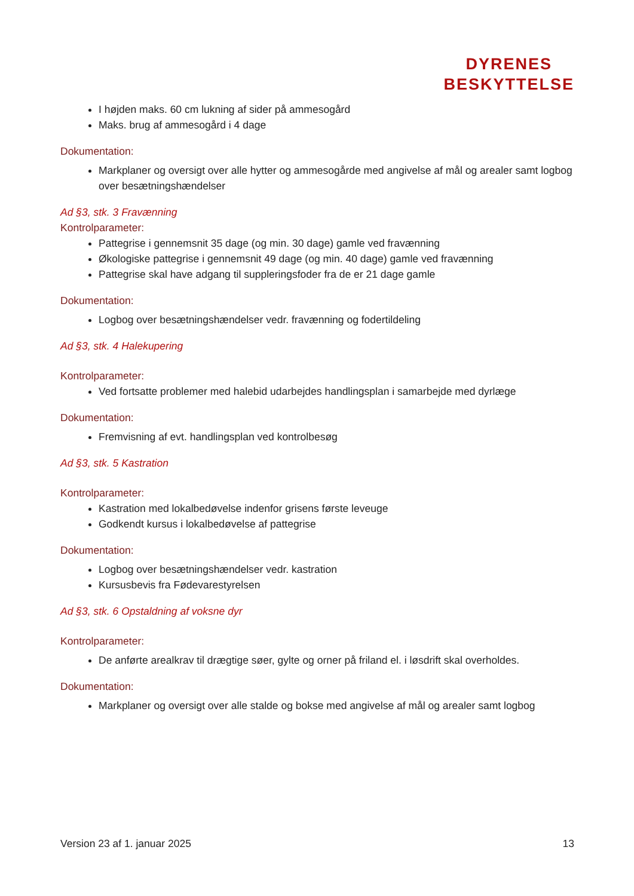DYRENES
BESKYTTELSE
I højden maks. 60 cm lukning af sider på ammesogård
Maks. brug af ammesogård i 4 dage
Dokumentation:
Markplaner og oversigt over alle hytter og ammesogårde med angivelse af mål og arealer samt logbog over besætningshændelser
Ad §3, stk. 3 Fravænning
Kontrolparameter:
Pattegrise i gennemsnit 35 dage (og min. 30 dage) gamle ved fravænning
Økologiske pattegrise i gennemsnit 49 dage (og min. 40 dage) gamle ved fravænning
Pattegrise skal have adgang til suppleringsfoder fra de er 21 dage gamle
Dokumentation:
Logbog over besætningshændelser vedr. fravænning og fodertildeling
Ad §3, stk. 4 Halekupering
Kontrolparameter:
Ved fortsatte problemer med halebid udarbejdes handlingsplan i samarbejde med dyrlæge
Dokumentation:
Fremvisning af evt. handlingsplan ved kontrolbesøg
Ad §3, stk. 5 Kastration
Kontrolparameter:
Kastration med lokalbedøvelse indenfor grisens første leveuge
Godkendt kursus i lokalbedøvelse af pattegrise
Dokumentation:
Logbog over besætningshændelser vedr. kastration
Kursusbevis fra Fødevarestyrelsen
Ad §3, stk. 6 Opstaldning af voksne dyr
Kontrolparameter:
De anførte arealkrav til drægtige søer, gylte og orner på friland el. i løsdrift skal overholdes.
Dokumentation:
Markplaner og oversigt over alle stalde og bokse med angivelse af mål og arealer samt logbog
Version 23 af 1. januar 2025 13